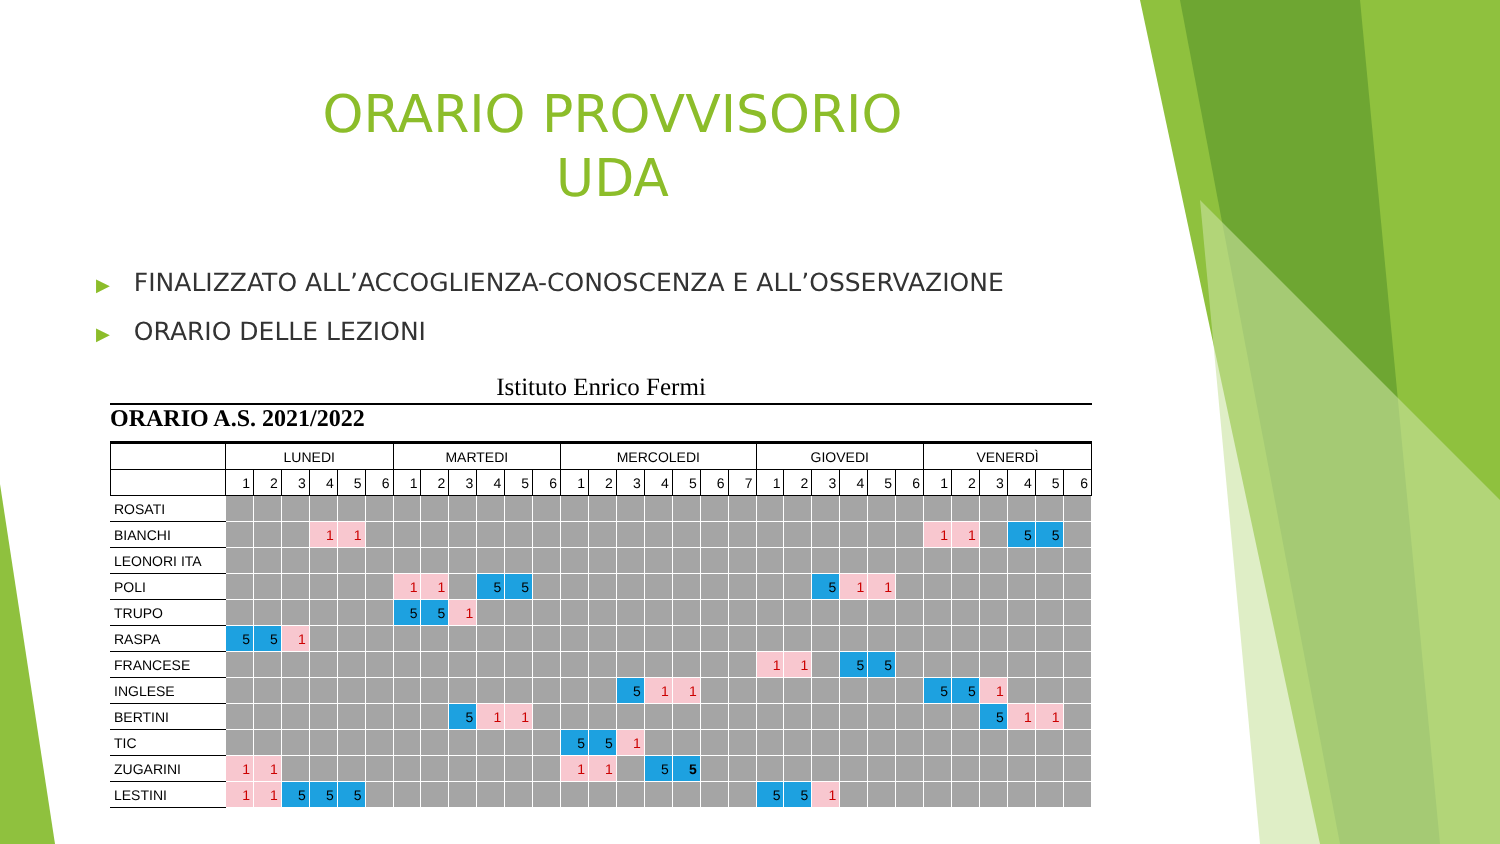ORARIO PROVVISORIO
UDA
▶ FINALIZZATO ALL’ACCOGLIENZA-CONOSCENZA E ALL’OSSERVAZIONE
▶ ORARIO DELLE LEZIONI
Istituto Enrico Fermi
ORARIO A.S. 2021/2022
| | LUNEDI | | | | | | MARTEDI | | | | | | MERCOLEDI | | | | | | | GIOVEDI | | | | | | VENERDÌ | | | | | |
| --- | --- | --- | --- | --- | --- | --- | --- | --- | --- | --- | --- | --- | --- | --- | --- | --- | --- | --- | --- | --- | --- | --- | --- | --- | --- | --- | --- | --- | --- | --- | --- |
| | 1 | 2 | 3 | 4 | 5 | 6 | 1 | 2 | 3 | 4 | 5 | 6 | 1 | 2 | 3 | 4 | 5 | 6 | 7 | 1 | 2 | 3 | 4 | 5 | 6 | 1 | 2 | 3 | 4 | 5 | 6 |
| ROSATI | | | | | | | | | | | | | | | | | | | | | | | | | | | | | | | |
| BIANCHI | | | | 1 | 1 | | | | | | | | | | | | | | | | | | | | | 1 | 1 | | 5 | 5 | |
| LEONORI ITA | | | | | | | | | | | | | | | | | | | | | | | | | | | | | | | |
| POLI | | | | | | | 1 | 1 | | 5 | 5 | | | | | | | | | | | 5 | 1 | 1 | | | | | | | |
| TRUPO | | | | | | | 5 | 5 | 1 | | | | | | | | | | | | | | | | | | | | | | |
| RASPA | 5 | 5 | 1 | | | | | | | | | | | | | | | | | | | | | | | | | | | | |
| FRANCESE | | | | | | | | | | | | | | | | | | | | 1 | 1 | | 5 | 5 | | | | | | | |
| INGLESE | | | | | | | | | | | | | | | 5 | 1 | 1 | | | | | | | | | 5 | 5 | 1 | | | |
| BERTINI | | | | | | | | | 5 | 1 | 1 | | | | | | | | | | | | | | | | | 5 | 1 | 1 | |
| TIC | | | | | | | | | | | | | 5 | 5 | 1 | | | | | | | | | | | | | | | | |
| ZUGARINI | 1 | 1 | | | | | | | | | | | 1 | 1 | | 5 | 5 | | | | | | | | | | | | | | |
| LESTINI | 1 | 1 | 5 | 5 | 5 | | | | | | | | | | | | | | | 5 | 5 | 1 | | | | | | | | | |